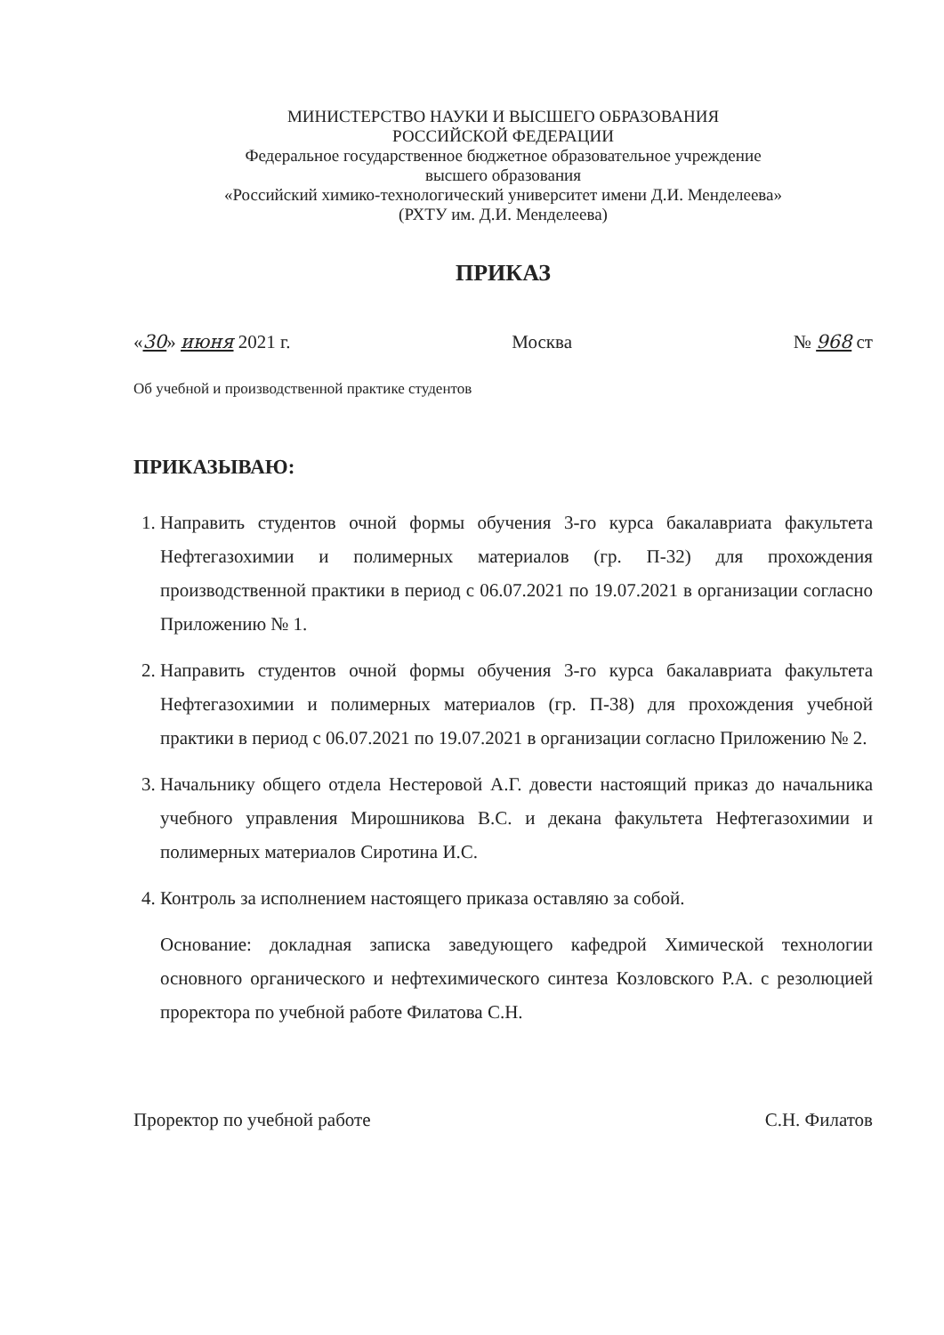МИНИСТЕРСТВО НАУКИ И ВЫСШЕГО ОБРАЗОВАНИЯ
РОССИЙСКОЙ ФЕДЕРАЦИИ
Федеральное государственное бюджетное образовательное учреждение
высшего образования
«Российский химико-технологический университет имени Д.И. Менделеева»
(РХТУ им. Д.И. Менделеева)
ПРИКАЗ
«30» июня 2021 г. Москва № 968 ст
Об учебной и производственной практике студентов
ПРИКАЗЫВАЮ:
1. Направить студентов очной формы обучения 3-го курса бакалавриата факультета Нефтегазохимии и полимерных материалов (гр. П-32) для прохождения производственной практики в период с 06.07.2021 по 19.07.2021 в организации согласно Приложению № 1.
2. Направить студентов очной формы обучения 3-го курса бакалавриата факультета Нефтегазохимии и полимерных материалов (гр. П-38) для прохождения учебной практики в период с 06.07.2021 по 19.07.2021 в организации согласно Приложению № 2.
3. Начальнику общего отдела Нестеровой А.Г. довести настоящий приказ до начальника учебного управления Мирошникова В.С. и декана факультета Нефтегазохимии и полимерных материалов Сиротина И.С.
4. Контроль за исполнением настоящего приказа оставляю за собой.
Основание: докладная записка заведующего кафедрой Химической технологии основного органического и нефтехимического синтеза Козловского Р.А. с резолюцией проректора по учебной работе Филатова С.Н.
Проректор по учебной работе С.Н. Филатов